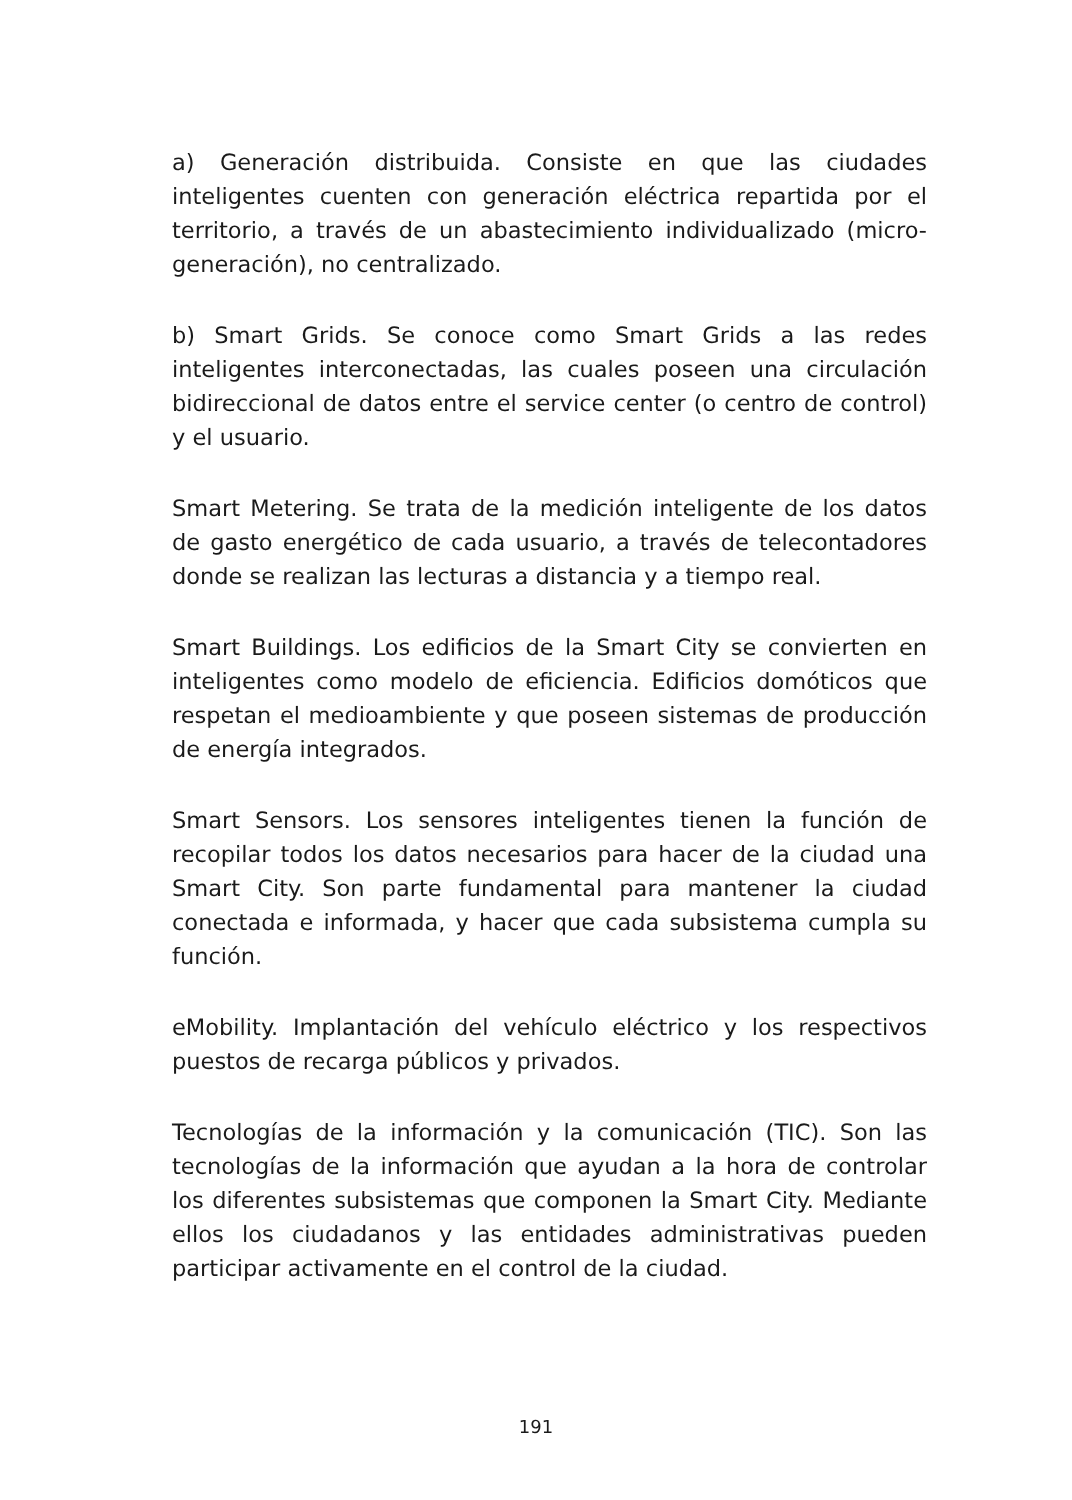a) Generación distribuida. Consiste en que las ciudades inteligentes cuenten con generación eléctrica repartida por el territorio, a través de un abastecimiento individualizado (micro-generación), no centralizado.
b) Smart Grids. Se conoce como Smart Grids a las redes inteligentes interconectadas, las cuales poseen una circulación bidireccional de datos entre el service center (o centro de control) y el usuario.
Smart Metering. Se trata de la medición inteligente de los datos de gasto energético de cada usuario, a través de telecontadores donde se realizan las lecturas a distancia y a tiempo real.
Smart Buildings. Los edificios de la Smart City se convierten en inteligentes como modelo de eficiencia. Edificios domóticos que respetan el medioambiente y que poseen sistemas de producción de energía integrados.
Smart Sensors. Los sensores inteligentes tienen la función de recopilar todos los datos necesarios para hacer de la ciudad una Smart City. Son parte fundamental para mantener la ciudad conectada e informada, y hacer que cada subsistema cumpla su función.
eMobility. Implantación del vehículo eléctrico y los respectivos puestos de recarga públicos y privados.
Tecnologías de la información y la comunicación (TIC). Son las tecnologías de la información que ayudan a la hora de controlar los diferentes subsistemas que componen la Smart City. Mediante ellos los ciudadanos y las entidades administrativas pueden participar activamente en el control de la ciudad.
191